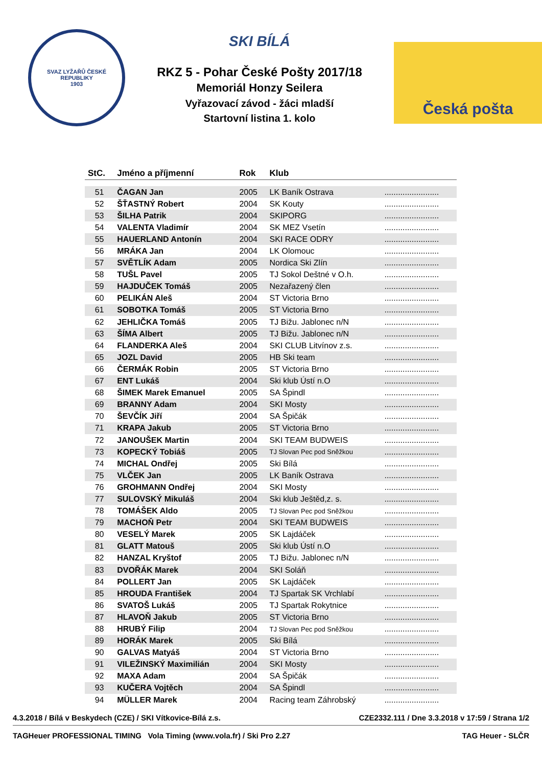SVAZ LYŽAŘŮ ČESKÉ REPUBLIKY
1903
SKI BÍLÁ
RKZ 5 - Pohar České Pošty 2017/18
Memoriál Honzy Seilera
Vyřazovací závod - žáci mladší
Startovní listina 1. kolo
Česká pošta
| StC. | Jméno a příjmenní | Rok | Klub | |
| --- | --- | --- | --- | --- |
| 51 | ČAGAN Jan | 2005 | LK Baník Ostrava | ........................ |
| 52 | ŠŤASTNÝ Robert | 2004 | SK Kouty | ........................ |
| 53 | ŠILHA Patrik | 2004 | SKIPORG | ........................ |
| 54 | VALENTA Vladimír | 2004 | SK MEZ Vsetín | ........................ |
| 55 | HAUERLAND Antonín | 2004 | SKI RACE ODRY | ........................ |
| 56 | MRÁKA Jan | 2004 | LK Olomouc | ........................ |
| 57 | SVĚTLÍK Adam | 2005 | Nordica Ski Zlín | ........................ |
| 58 | TUŠL Pavel | 2005 | TJ Sokol Deštné v O.h. | ........................ |
| 59 | HAJDUČEK Tomáš | 2005 | Nezařazený člen | ........................ |
| 60 | PELIKÁN Aleš | 2004 | ST Victoria Brno | ........................ |
| 61 | SOBOTKA Tomáš | 2005 | ST Victoria Brno | ........................ |
| 62 | JEHLIČKA Tomáš | 2005 | TJ Bižu. Jablonec n/N | ........................ |
| 63 | ŠÍMA Albert | 2005 | TJ Bižu. Jablonec n/N | ........................ |
| 64 | FLANDERKA Aleš | 2004 | SKI CLUB Litvínov z.s. | ........................ |
| 65 | JOZL David | 2005 | HB Ski team | ........................ |
| 66 | ČERMÁK Robin | 2005 | ST Victoria Brno | ........................ |
| 67 | ENT Lukáš | 2004 | Ski klub Ústí n.O | ........................ |
| 68 | ŠIMEK Marek Emanuel | 2005 | SA Špindl | ........................ |
| 69 | BRANNY Adam | 2004 | SKI Mosty | ........................ |
| 70 | ŠEVČÍK Jiří | 2004 | SA Špičák | ........................ |
| 71 | KRAPA Jakub | 2005 | ST Victoria Brno | ........................ |
| 72 | JANOUŠEK Martin | 2004 | SKI TEAM BUDWEIS | ........................ |
| 73 | KOPECKÝ Tobiáš | 2005 | TJ Slovan Pec pod Sněžkou | ........................ |
| 74 | MICHAL Ondřej | 2005 | Ski Bílá | ........................ |
| 75 | VLČEK Jan | 2005 | LK Baník Ostrava | ........................ |
| 76 | GROHMANN Ondřej | 2004 | SKI Mosty | ........................ |
| 77 | SULOVSKÝ Mikuláš | 2004 | Ski klub Ještěd,z. s. | ........................ |
| 78 | TOMÁŠEK Aldo | 2005 | TJ Slovan Pec pod Sněžkou | ........................ |
| 79 | MACHOŇ Petr | 2004 | SKI TEAM BUDWEIS | ........................ |
| 80 | VESELÝ Marek | 2005 | SK Lajdáček | ........................ |
| 81 | GLATT Matouš | 2005 | Ski klub Ústí n.O | ........................ |
| 82 | HANZAL Kryštof | 2005 | TJ Bižu. Jablonec n/N | ........................ |
| 83 | DVOŘÁK Marek | 2004 | SKI Soláň | ........................ |
| 84 | POLLERT Jan | 2005 | SK Lajdáček | ........................ |
| 85 | HROUDA František | 2004 | TJ Spartak SK Vrchlabí | ........................ |
| 86 | SVATOŠ Lukáš | 2005 | TJ Spartak Rokytnice | ........................ |
| 87 | HLAVOŇ Jakub | 2005 | ST Victoria Brno | ........................ |
| 88 | HRUBÝ Filip | 2004 | TJ Slovan Pec pod Sněžkou | ........................ |
| 89 | HORÁK Marek | 2005 | Ski Bílá | ........................ |
| 90 | GALVAS Matyáš | 2004 | ST Victoria Brno | ........................ |
| 91 | VILEŽINSKÝ Maximilián | 2004 | SKI Mosty | ........................ |
| 92 | MAXA Adam | 2004 | SA Špičák | ........................ |
| 93 | KUČERA Vojtěch | 2004 | SA Špindl | ........................ |
| 94 | MÜLLER Marek | 2004 | Racing team Záhrobský | ........................ |
4.3.2018 / Bílá v Beskydech (CZE) / SKI Vítkovice-Bílá z.s. CZE2332.111 / Dne 3.3.2018 v 17:59 / Strana 1/2
TAGHeuer PROFESSIONAL TIMING Vola Timing (www.vola.fr) / Ski Pro 2.27 TAG Heuer - SLČR